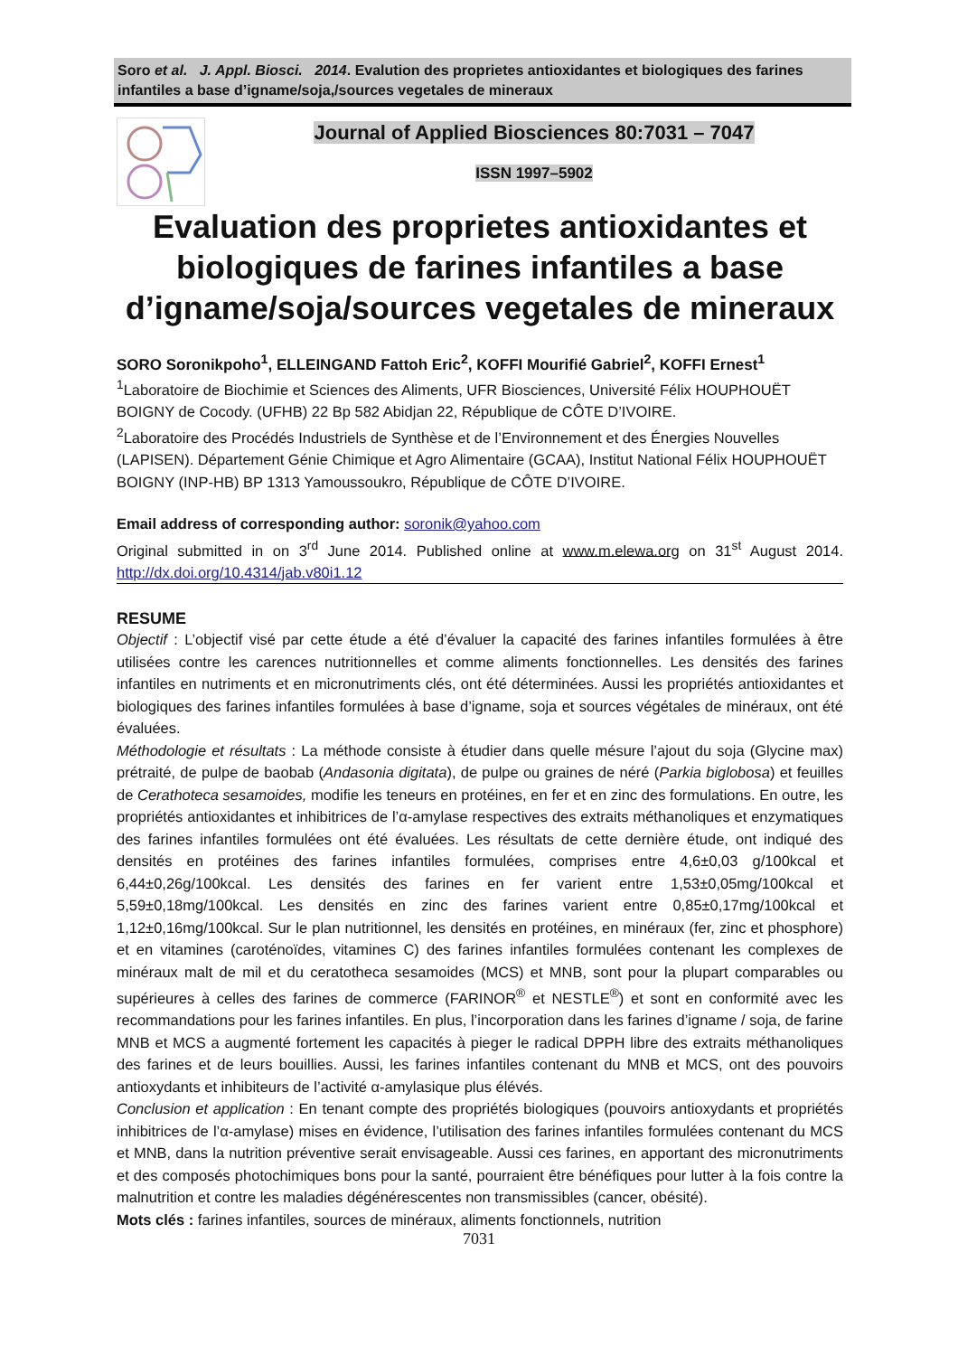Soro et al. J. Appl. Biosci. 2014. Evalution des proprietes antioxidantes et biologiques des farines infantiles a base d’igname/soja,/sources vegetales de mineraux
Journal of Applied Biosciences 80:7031 – 7047
ISSN 1997–5902
Evaluation des proprietes antioxidantes et biologiques de farines infantiles a base d’igname/soja/sources vegetales de mineraux
SORO Soronikpoho<sup>1</sup>, ELLEINGAND Fattoh Eric<sup>2</sup>, KOFFI Mourifié Gabriel<sup>2</sup>, KOFFI Ernest<sup>1</sup>
<sup>1</sup> Laboratoire de Biochimie et Sciences des Aliments, UFR Biosciences, Université Félix HOUPHOUËT BOIGNY de Cocody. (UFHB) 22 Bp 582 Abidjan 22, République de CÔTE D’IVOIRE.
<sup>2</sup> Laboratoire des Procédés Industriels de Synthèse et de l’Environnement et des Énergies Nouvelles (LAPISEN). Département Génie Chimique et Agro Alimentaire (GCAA), Institut National Félix HOUPHOUËT BOIGNY (INP-HB) BP 1313 Yamoussoukro, République de CÔTE D’IVOIRE.
Email address of corresponding author: soronik@yahoo.com
Original submitted in on 3<sup>rd</sup> June 2014. Published online at www.m.elewa.org on 31<sup>st</sup> August 2014. http://dx.doi.org/10.4314/jab.v80i1.12
RESUME
Objectif : L’objectif visé par cette étude a été d’évaluer la capacité des farines infantiles formulées à être utilisées contre les carences nutritionnelles et comme aliments fonctionnelles. Les densités des farines infantiles en nutriments et en micronutriments clés, ont été déterminées. Aussi les propriétés antioxidantes et biologiques des farines infantiles formulées à base d’igname, soja et sources végétales de minéraux, ont été évaluées.
Méthodologie et résultats : La méthode consiste à étudier dans quelle mésure l’ajout du soja (Glycine max) prétraité, de pulpe de baobab (Andasonia digitata), de pulpe ou graines de néré (Parkia biglobosa) et feuilles de Cerathoteca sesamoides, modifie les teneurs en protéines, en fer et en zinc des formulations. En outre, les propriétés antioxidantes et inhibitrices de l’α-amylase respectives des extraits méthanoliques et enzymatiques des farines infantiles formulées ont été évaluées. Les résultats de cette dernière étude, ont indiqué des densités en protéines des farines infantiles formulées, comprises entre 4,6±0,03 g/100kcal et 6,44±0,26g/100kcal. Les densités des farines en fer varient entre 1,53±0,05mg/100kcal et 5,59±0,18mg/100kcal. Les densités en zinc des farines varient entre 0,85±0,17mg/100kcal et 1,12±0,16mg/100kcal. Sur le plan nutritionnel, les densités en protéines, en minéraux (fer, zinc et phosphore) et en vitamines (caroténoïdes, vitamines C) des farines infantiles formulées contenant les complexes de minéraux malt de mil et du ceratotheca sesamoides (MCS) et MNB, sont pour la plupart comparables ou supérieures à celles des farines de commerce (FARINOR<sup>®</sup> et NESTLE<sup>®</sup>) et sont en conformité avec les recommandations pour les farines infantiles. En plus, l’incorporation dans les farines d’igname / soja, de farine MNB et MCS a augmenté fortement les capacités à pieger le radical DPPH libre des extraits méthanoliques des farines et de leurs bouillies. Aussi, les farines infantiles contenant du MNB et MCS, ont des pouvoirs antioxydants et inhibiteurs de l’activité α-amylasique plus élévés.
Conclusion et application : En tenant compte des propriétés biologiques (pouvoirs antioxydants et propriétés inhibitrices de l’α-amylase) mises en évidence, l’utilisation des farines infantiles formulées contenant du MCS et MNB, dans la nutrition préventive serait envisageable. Aussi ces farines, en apportant des micronutriments et des composés photochimiques bons pour la santé, pourraient être bénéfiques pour lutter à la fois contre la malnutrition et contre les maladies dégénérescentes non transmissibles (cancer, obésité).
Mots clés : farines infantiles, sources de minéraux, aliments fonctionnels, nutrition
7031